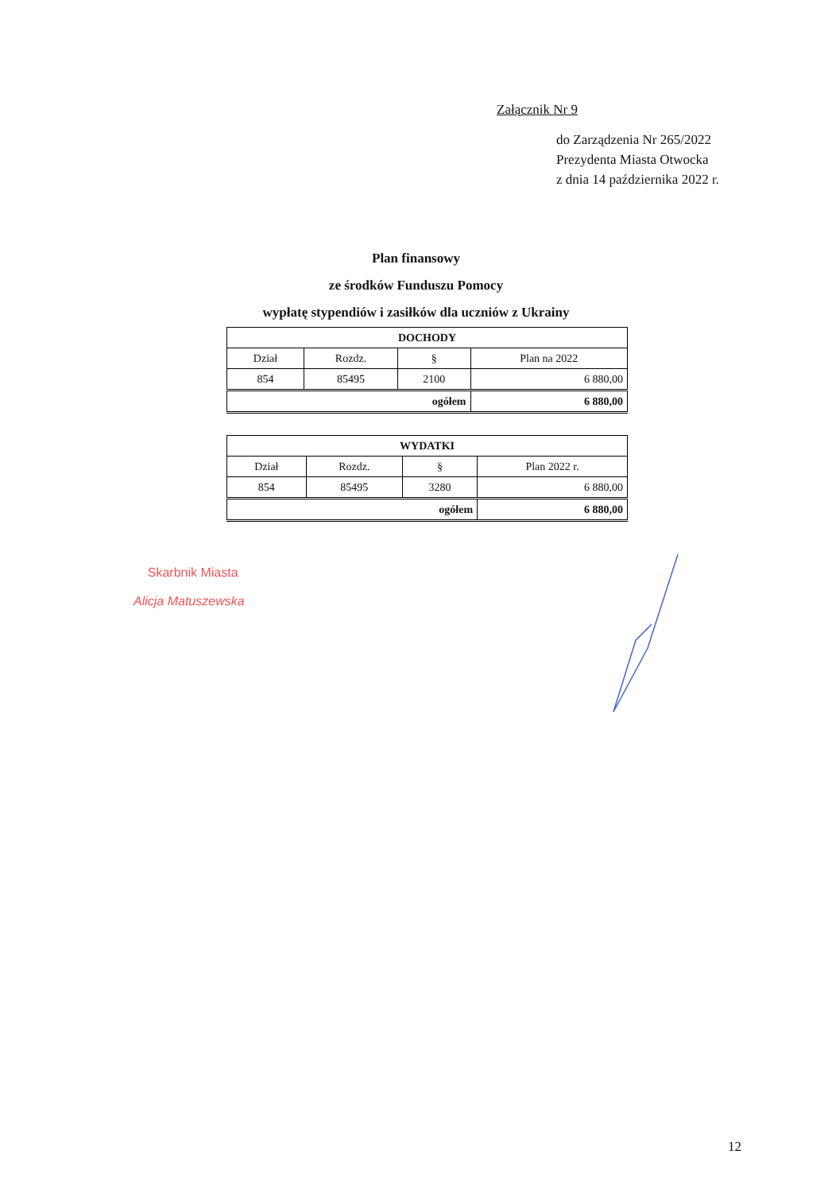Załącznik Nr 9
do Zarządzenia Nr 265/2022
Prezydenta Miasta Otwocka
z dnia 14 października 2022 r.
Plan finansowy
ze środków Funduszu Pomocy
wypłatę stypendiów i zasiłków dla uczniów z Ukrainy
| DOCHODY | | | |
| Dział | Rozdz. | § | Plan na 2022 |
| 854 | 85495 | 2100 | 6 880,00 |
| ogółem | | | 6 880,00 |
| WYDATKI | | | |
| Dział | Rozdz. | § | Plan 2022 r. |
| 854 | 85495 | 3280 | 6 880,00 |
| ogółem | | | 6 880,00 |
Skarbnik Miasta
Alicja Matuszewska
12